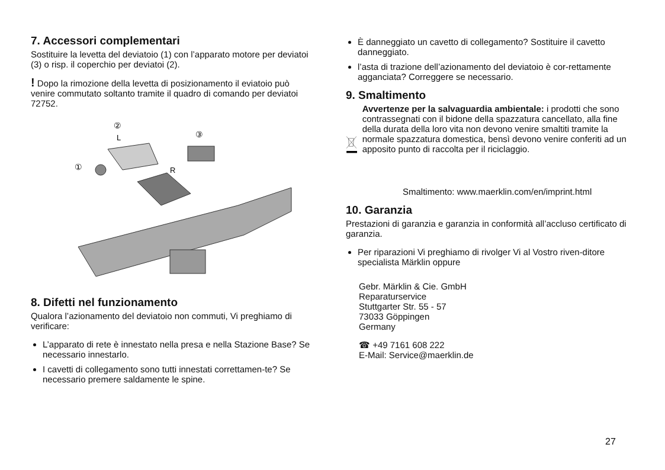7. Accessori complementari
Sostituire la levetta del deviatoio (1) con l’apparato motore per deviatoi (3) o risp. il coperchio per deviatoi (2).
! Dopo la rimozione della levetta di posizionamento il eviatoio può venire commutato soltanto tramite il quadro di comando per deviatoi 72752.
②
L
③
①
R
8. Difetti nel funzionamento
Qualora l’azionamento del deviatoio non commuti, Vi preghiamo di verificare:
L’apparato di rete è innestato nella presa e nella Stazione Base? Se necessario innestarlo.
I cavetti di collegamento sono tutti innestati correttamen-te? Se necessario premere saldamente le spine.
È danneggiato un cavetto di collegamento? Sostituire il cavetto danneggiato.
l’asta di trazione dell’azionamento del deviatoio è cor-rettamente agganciata? Correggere se necessario.
9. Smaltimento
Avvertenze per la salvaguardia ambientale: i prodotti che sono contrassegnati con il bidone della spazzatura cancellato, alla fine della durata della loro vita non devono venire smaltiti tramite la normale spazzatura domestica, bensì devono venire conferiti ad un apposito punto di raccolta per il riciclaggio.
Smaltimento: www.maerklin.com/en/imprint.html
10. Garanzia
Prestazioni di garanzia e garanzia in conformità all’accluso certificato di garanzia.
Per riparazioni Vi preghiamo di rivolger Vi al Vostro riven-ditore specialista Märklin oppure
Gebr. Märklin & Cie. GmbH
Reparaturservice
Stuttgarter Str. 55 - 57
73033 Göppingen
Germany
☎ +49 7161 608 222
E-Mail: Service@maerklin.de
27